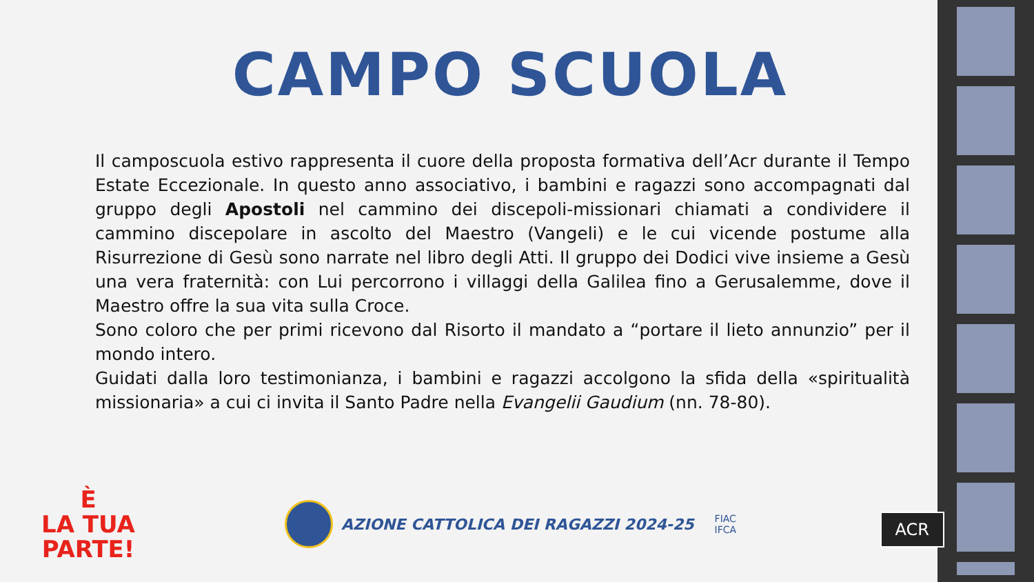CAMPO SCUOLA
Il camposcuola estivo rappresenta il cuore della proposta formativa dell’Acr durante il Tempo Estate Eccezionale. In questo anno associativo, i bambini e ragazzi sono accompagnati dal gruppo degli Apostoli nel cammino dei discepoli-missionari chiamati a condividere il cammino discepolare in ascolto del Maestro (Vangeli) e le cui vicende postume alla Risurrezione di Gesù sono narrate nel libro degli Atti. Il gruppo dei Dodici vive insieme a Gesù una vera fraternità: con Lui percorrono i villaggi della Galilea fino a Gerusalemme, dove il Maestro offre la sua vita sulla Croce.
Sono coloro che per primi ricevono dal Risorto il mandato a “portare il lieto annunzio” per il mondo intero.
Guidati dalla loro testimonianza, i bambini e ragazzi accolgono la sfida della «spiritualità missionaria» a cui ci invita il Santo Padre nella Evangelii Gaudium (nn. 78-80).
È
LA TUA
PARTE!
AZIONE CATTOLICA DEI RAGAZZI 2024-25
FIAC
IFCA
ACR